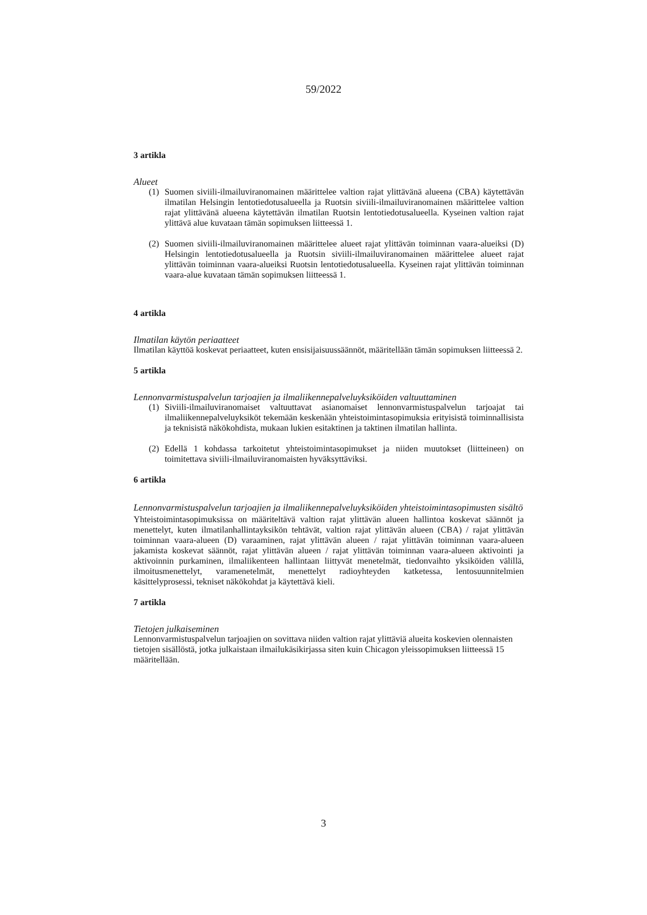59/2022
3 artikla
Alueet
(1) Suomen siviili-ilmailuviranomainen määrittelee valtion rajat ylittävänä alueena (CBA) käytettävän ilmatilan Helsingin lentotiedotusalueella ja Ruotsin siviili-ilmailuviranomainen määrittelee valtion rajat ylittävänä alueena käytettävän ilmatilan Ruotsin lentotiedotusalueella. Kyseinen valtion rajat ylittävä alue kuvataan tämän sopimuksen liitteessä 1.
(2) Suomen siviili-ilmailuviranomainen määrittelee alueet rajat ylittävän toiminnan vaara-alueiksi (D) Helsingin lentotiedotusalueella ja Ruotsin siviili-ilmailuviranomainen määrittelee alueet rajat ylittävän toiminnan vaara-alueiksi Ruotsin lentotiedotusalueella. Kyseinen rajat ylittävän toiminnan vaara-alue kuvataan tämän sopimuksen liitteessä 1.
4 artikla
Ilmatilan käytön periaatteet
Ilmatilan käyttöä koskevat periaatteet, kuten ensisijaisuussäännöt, määritellään tämän sopimuksen liitteessä 2.
5 artikla
Lennonvarmistuspalvelun tarjoajien ja ilmaliikennepalveluyksiköiden valtuuttaminen
(1) Siviili-ilmailuviranomaiset valtuuttavat asianomaiset lennonvarmistuspalvelun tarjoajat tai ilmaliikennepalveluyksiköt tekemään keskenään yhteistoimintasopimuksia erityisistä toiminnallisista ja teknisistä näkökohdista, mukaan lukien esitaktinen ja taktinen ilmatilan hallinta.
(2) Edellä 1 kohdassa tarkoitetut yhteistoimintasopimukset ja niiden muutokset (liitteineen) on toimitettava siviili-ilmailuviranomaisten hyväksyttäviksi.
6 artikla
Lennonvarmistuspalvelun tarjoajien ja ilmaliikennepalveluyksiköiden yhteistoimintasopimusten sisältö
Yhteistoimintasopimuksissa on määriteltävä valtion rajat ylittävän alueen hallintoa koskevat säännöt ja menettelyt, kuten ilmatilanhallintayksikön tehtävät, valtion rajat ylittävän alueen (CBA) / rajat ylittävän toiminnan vaara-alueen (D) varaaminen, rajat ylittävän alueen / rajat ylittävän toiminnan vaara-alueen jakamista koskevat säännöt, rajat ylittävän alueen / rajat ylittävän toiminnan vaara-alueen aktivointi ja aktivoinnin purkaminen, ilmaliikenteen hallintaan liittyvät menetelmät, tiedonvaihto yksiköiden välillä, ilmoitusmenettelyt, varamenetelmät, menettelyt radioyhteyden katketessa, lentosuunnitelmien käsittelyprosessi, tekniset näkökohdat ja käytettävä kieli.
7 artikla
Tietojen julkaiseminen
Lennonvarmistuspalvelun tarjoajien on sovittava niiden valtion rajat ylittäviä alueita koskevien olennaisten tietojen sisällöstä, jotka julkaistaan ilmailukäsikirjassa siten kuin Chicagon yleissopimuksen liitteessä 15 määritellään.
3